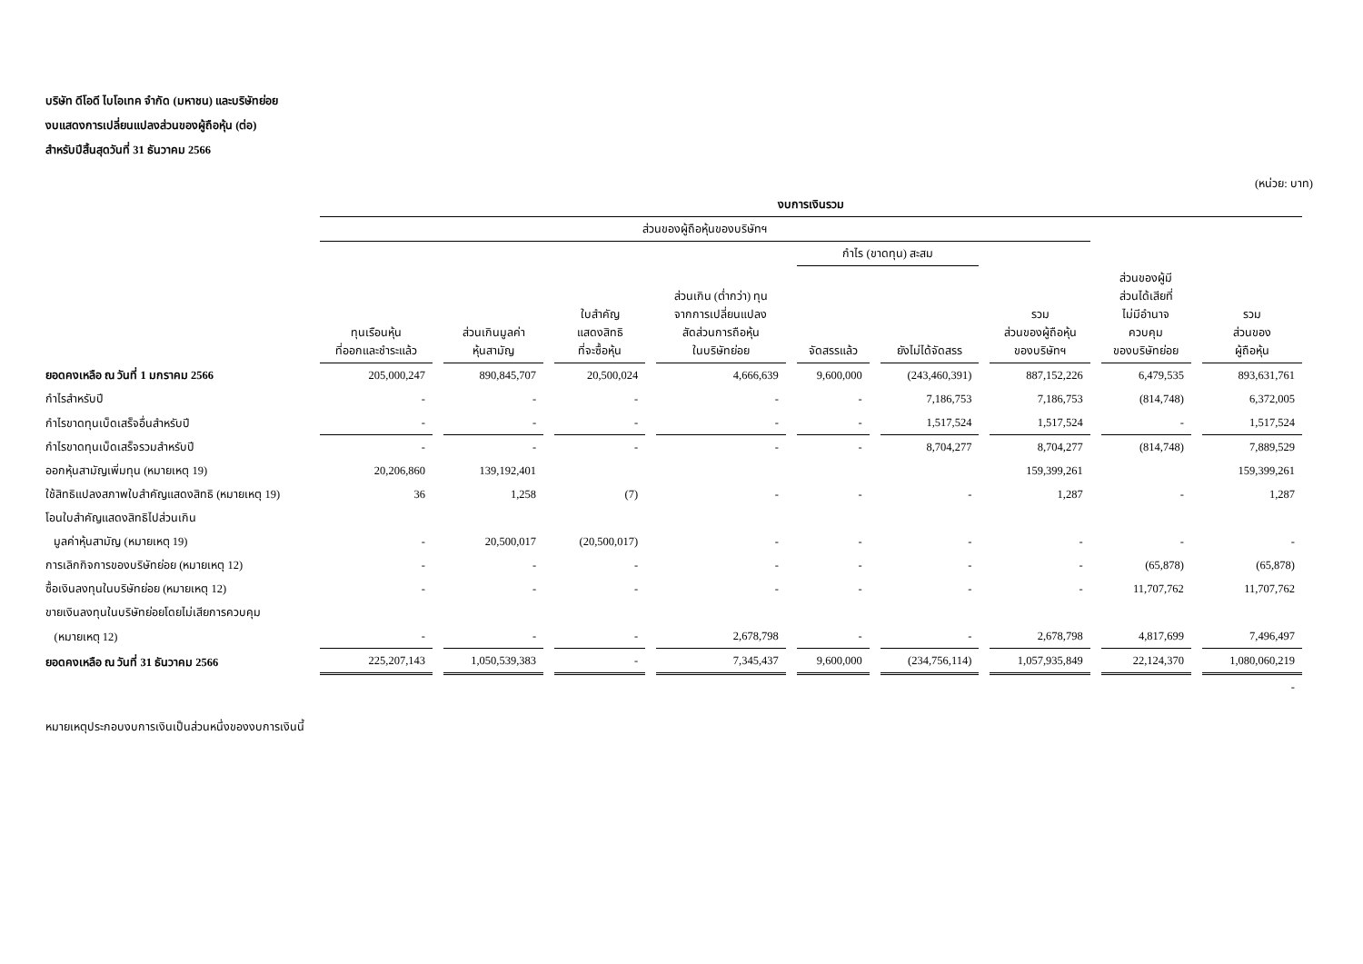บริษัท ดีโอดี ไบโอเทค จำกัด (มหาชน) และบริษัทย่อย
งบแสดงการเปลี่ยนแปลงส่วนของผู้ถือหุ้น (ต่อ)
สำหรับปีสิ้นสุดวันที่ 31 ธันวาคม 2566
(หน่วย: บาท)
| | งบการเงินรวม | | | | | | | | |
| --- | --- | --- | --- | --- | --- | --- | --- | --- | --- |
| | ส่วนของผู้ถือหุ้นของบริษัทฯ | | | | | | | | |
| | | | | | กำไร (ขาดทุน) สะสม | | | | |
| | ทุนเรือนหุ้น ที่ออกและชำระแล้ว | ส่วนเกินมูลค่า หุ้นสามัญ | ใบสำคัญ แสดงสิทธิ ที่จะซื้อหุ้น | ส่วนเกิน (ต่ำกว่า) ทุน จากการเปลี่ยนแปลง สัดส่วนการถือหุ้น ในบริษัทย่อย | จัดสรรแล้ว | ยังไม่ได้จัดสรร | รวม ส่วนของผู้ถือหุ้น ของบริษัทฯ | ส่วนของผู้มี ส่วนได้เสียที่ ไม่มีอำนาจ ควบคุม ของบริษัทย่อย | รวม ส่วนของ ผู้ถือหุ้น |
| ยอดคงเหลือ ณ วันที่ 1 มกราคม 2566 | 205,000,247 | 890,845,707 | 20,500,024 | 4,666,639 | 9,600,000 | (243,460,391) | 887,152,226 | 6,479,535 | 893,631,761 |
| กำไรสำหรับปี | - | - | - | - | - | 7,186,753 | 7,186,753 | (814,748) | 6,372,005 |
| กำไรขาดทุนเบ็ดเสร็จอื่นสำหรับปี | - | - | - | - | - | 1,517,524 | 1,517,524 | - | 1,517,524 |
| กำไรขาดทุนเบ็ดเสร็จรวมสำหรับปี | - | - | - | - | - | 8,704,277 | 8,704,277 | (814,748) | 7,889,529 |
| ออกหุ้นสามัญเพิ่มทุน (หมายเหตุ 19) | 20,206,860 | 139,192,401 | | | | | 159,399,261 | | 159,399,261 |
| ใช้สิทธิแปลงสภาพใบสำคัญแสดงสิทธิ (หมายเหตุ 19) | 36 | 1,258 | (7) | - | - | - | 1,287 | - | 1,287 |
| โอนใบสำคัญแสดงสิทธิไปส่วนเกิน | | | | | | | | | |
| มูลค่าหุ้นสามัญ (หมายเหตุ 19) | - | 20,500,017 | (20,500,017) | - | - | - | - | - | - |
| การเลิกกิจการของบริษัทย่อย (หมายเหตุ 12) | - | - | - | - | - | - | - | (65,878) | (65,878) |
| ซื้อเงินลงทุนในบริษัทย่อย (หมายเหตุ 12) | - | - | - | - | - | - | - | 11,707,762 | 11,707,762 |
| ขายเงินลงทุนในบริษัทย่อยโดยไม่เสียการควบคุม | | | | | | | | | |
| (หมายเหตุ 12) | - | - | - | 2,678,798 | - | - | 2,678,798 | 4,817,699 | 7,496,497 |
| ยอดคงเหลือ ณ วันที่ 31 ธันวาคม 2566 | 225,207,143 | 1,050,539,383 | - | 7,345,437 | 9,600,000 | (234,756,114) | 1,057,935,849 | 22,124,370 | 1,080,060,219 |
| | | | | | | | | | - |
หมายเหตุประกอบงบการเงินเป็นส่วนหนึ่งของงบการเงินนี้